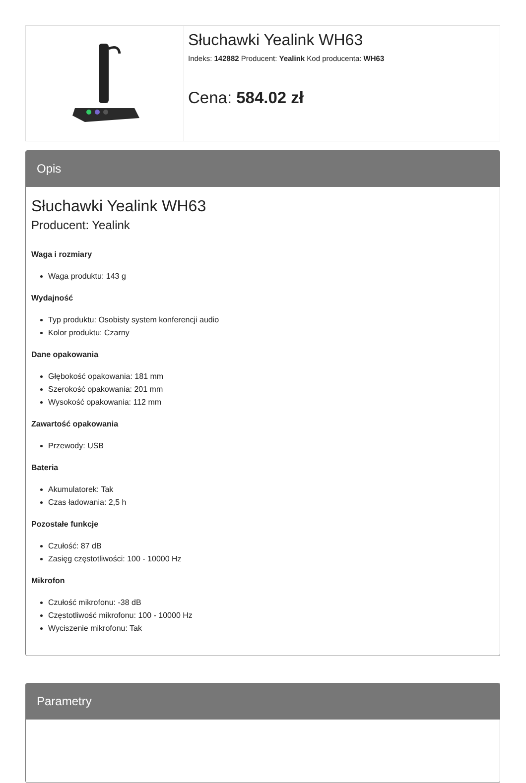Słuchawki Yealink WH63
Indeks: 142882 Producent: Yealink Kod producenta: WH63
Cena: 584.02 zł
Opis
Słuchawki Yealink WH63
Producent: Yealink
Waga i rozmiary
Waga produktu: 143 g
Wydajność
Typ produktu: Osobisty system konferencji audio
Kolor produktu: Czarny
Dane opakowania
Głębokość opakowania: 181 mm
Szerokość opakowania: 201 mm
Wysokość opakowania: 112 mm
Zawartość opakowania
Przewody: USB
Bateria
Akumulatorek: Tak
Czas ładowania: 2,5 h
Pozostałe funkcje
Czułość: 87 dB
Zasięg częstotliwości: 100 - 10000 Hz
Mikrofon
Czułość mikrofonu: -38 dB
Częstotliwość mikrofonu: 100 - 10000 Hz
Wyciszenie mikrofonu: Tak
Parametry